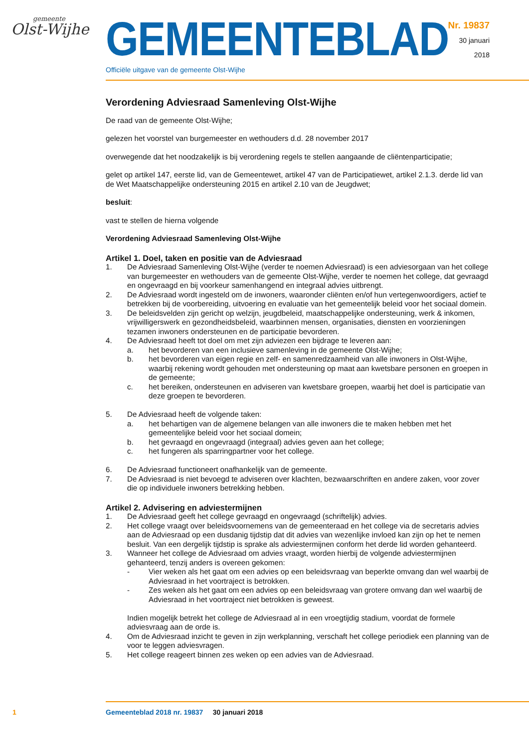gemeente
Olst-Wijhe
GEMEENTEBLAD
Officiële uitgave van de gemeente Olst-Wijhe
Nr. 19837
30 januari
2018
Verordening Adviesraad Samenleving Olst-Wijhe
De raad van de gemeente Olst-Wijhe;
gelezen het voorstel van burgemeester en wethouders d.d. 28 november 2017
overwegende dat het noodzakelijk is bij verordening regels te stellen aangaande de cliëntenparticipatie;
gelet op artikel 147, eerste lid, van de Gemeentewet, artikel 47 van de Participatiewet, artikel 2.1.3. derde lid van de Wet Maatschappelijke ondersteuning 2015 en artikel 2.10 van de Jeugdwet;
besluit:
vast te stellen de hierna volgende
Verordening Adviesraad Samenleving Olst-Wijhe
Artikel 1. Doel, taken en positie van de Adviesraad
1. De Adviesraad Samenleving Olst-Wijhe (verder te noemen Adviesraad) is een adviesorgaan van het college van burgemeester en wethouders van de gemeente Olst-Wijhe, verder te noemen het college, dat gevraagd en ongevraagd en bij voorkeur samenhangend en integraal advies uitbrengt.
2. De Adviesraad wordt ingesteld om de inwoners, waaronder cliënten en/of hun vertegenwoordigers, actief te betrekken bij de voorbereiding, uitvoering en evaluatie van het gemeentelijk beleid voor het sociaal domein.
3. De beleidsvelden zijn gericht op welzijn, jeugdbeleid, maatschappelijke ondersteuning, werk & inkomen, vrijwilligerswerk en gezondheidsbeleid, waarbinnen mensen, organisaties, diensten en voorzieningen tezamen inwoners ondersteunen en de participatie bevorderen.
4. De Adviesraad heeft tot doel om met zijn adviezen een bijdrage te leveren aan:
a. het bevorderen van een inclusieve samenleving in de gemeente Olst-Wijhe;
b. het bevorderen van eigen regie en zelf- en samenredzaamheid van alle inwoners in Olst-Wijhe, waarbij rekening wordt gehouden met ondersteuning op maat aan kwetsbare personen en groepen in de gemeente;
c. het bereiken, ondersteunen en adviseren van kwetsbare groepen, waarbij het doel is participatie van deze groepen te bevorderen.
5. De Adviesraad heeft de volgende taken:
a. het behartigen van de algemene belangen van alle inwoners die te maken hebben met het gemeentelijke beleid voor het sociaal domein;
b. het gevraagd en ongevraagd (integraal) advies geven aan het college;
c. het fungeren als sparringpartner voor het college.
6. De Adviesraad functioneert onafhankelijk van de gemeente.
7. De Adviesraad is niet bevoegd te adviseren over klachten, bezwaarschriften en andere zaken, voor zover die op individuele inwoners betrekking hebben.
Artikel 2. Advisering en adviestermijnen
1. De Adviesraad geeft het college gevraagd en ongevraagd (schriftelijk) advies.
2. Het college vraagt over beleidsvoornemens van de gemeenteraad en het college via de secretaris advies aan de Adviesraad op een dusdanig tijdstip dat dit advies van wezenlijke invloed kan zijn op het te nemen besluit. Van een dergelijk tijdstip is sprake als adviestermijnen conform het derde lid worden gehanteerd.
3. Wanneer het college de Adviesraad om advies vraagt, worden hierbij de volgende adviestermijnen gehanteerd, tenzij anders is overeen gekomen:
- Vier weken als het gaat om een advies op een beleidsvraag van beperkte omvang dan wel waarbij de Adviesraad in het voortraject is betrokken.
- Zes weken als het gaat om een advies op een beleidsvraag van grotere omvang dan wel waarbij de Adviesraad in het voortraject niet betrokken is geweest.
Indien mogelijk betrekt het college de Adviesraad al in een vroegtijdig stadium, voordat de formele adviesvraag aan de orde is.
4. Om de Adviesraad inzicht te geven in zijn werkplanning, verschaft het college periodiek een planning van de voor te leggen adviesvragen.
5. Het college reageert binnen zes weken op een advies van de Adviesraad.
1 Gemeenteblad 2018 nr. 19837 30 januari 2018